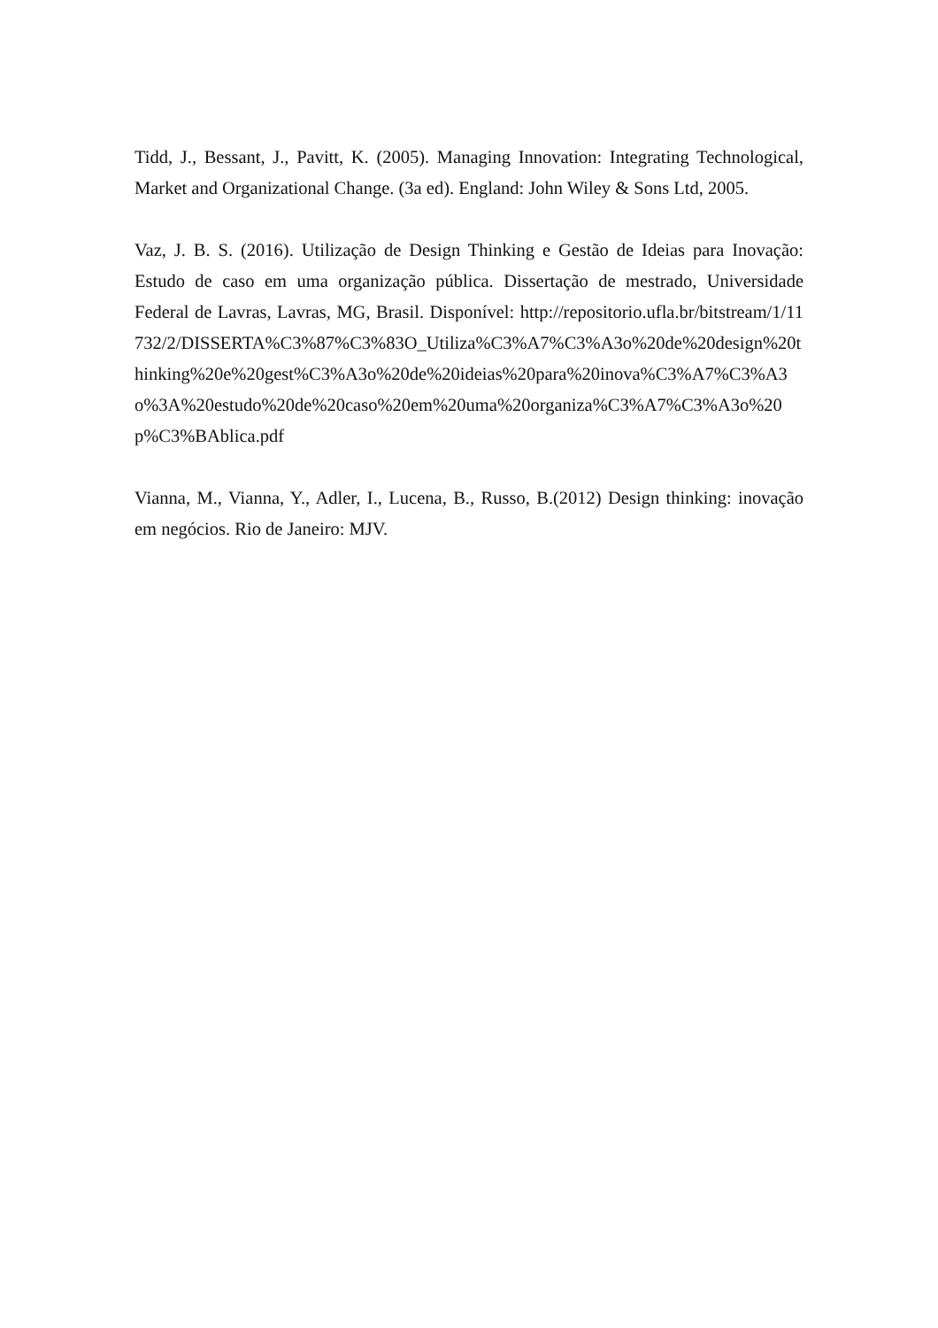Tidd, J., Bessant, J., Pavitt, K. (2005). Managing Innovation: Integrating Technological, Market and Organizational Change. (3a ed). England: John Wiley & Sons Ltd, 2005.
Vaz, J. B. S. (2016). Utilização de Design Thinking e Gestão de Ideias para Inovação: Estudo de caso em uma organização pública. Dissertação de mestrado, Universidade Federal de Lavras, Lavras, MG, Brasil. Disponível: http://repositorio.ufla.br/bitstream/1/11732/2/DISSERTA%C3%87%C3%83O_Utiliza%C3%A7%C3%A3o%20de%20design%20thinking%20e%20gest%C3%A3o%20de%20ideias%20para%20inova%C3%A7%C3%A3o%3A%20estudo%20de%20caso%20em%20uma%20organiza%C3%A7%C3%A3o%20p%C3%BAblica.pdf
Vianna, M., Vianna, Y., Adler, I., Lucena, B., Russo, B.(2012) Design thinking: inovação em negócios. Rio de Janeiro: MJV.